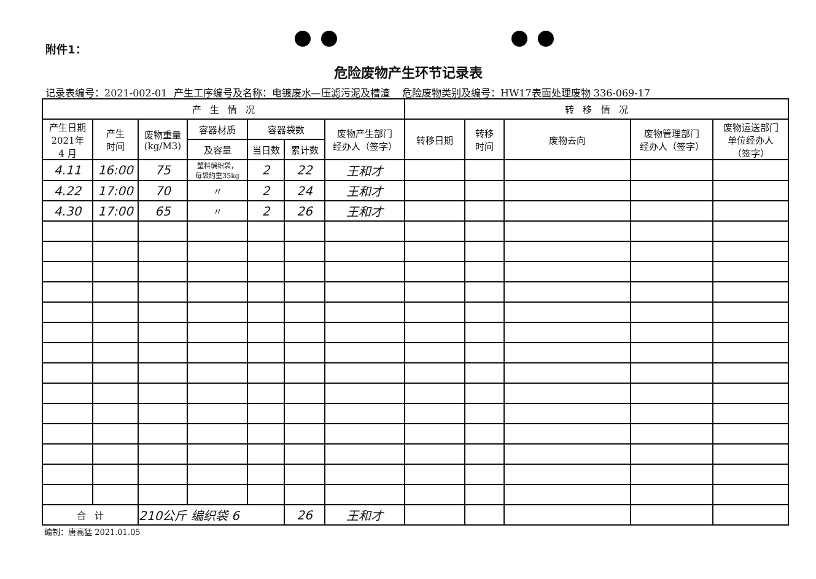附件1：
危险废物产生环节记录表
记录表编号：2021-002-01 产生工序编号及名称：电镀废水—压滤污泥及槽渣 危险废物类别及编号：HW17表面处理废物 336-069-17
| 产 生 情 况 | | | | | | | 转 移 情 况 | | | | |
| --- | --- | --- | --- | --- | --- | --- | --- | --- | --- | --- | --- |
| 产生日期 2021年 4 月 | 产生 时间 | 废物重量 (kg/M3) | 容器材质 | 容器袋数 | | 废物产生部门 经办人（签字） | 转移日期 | 转移 时间 | 废物去向 | 废物管理部门 经办人（签字） | 废物运送部门 单位经办人 （签字） |
| | | | 及容量 | 当日数 | 累计数 | | | | | | |
| 4.11 | 16:00 | 75 | 塑料编织袋， 每袋约重35kg | 2 | 22 | 王和才 | | | | | |
| 4.22 | 17:00 | 70 | 〃 | 2 | 24 | 王和才 | | | | | |
| 4.30 | 17:00 | 65 | 〃 | 2 | 26 | 王和才 | | | | | |
| 合 计 | | 210公斤 编织袋 6 | | | 26 | 王和才 | | | | | |
编制：唐高猛 2021.01.05